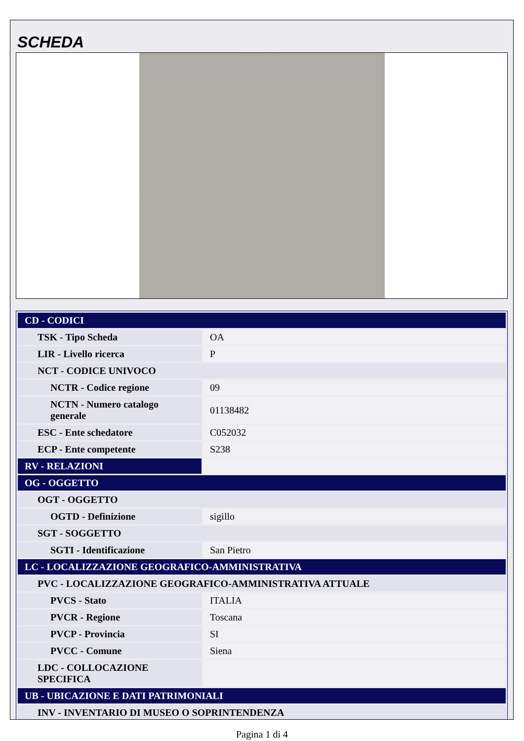SCHEDA
| CD - CODICI | |
| TSK - Tipo Scheda | OA |
| LIR - Livello ricerca | P |
| NCT - CODICE UNIVOCO | |
| NCTR - Codice regione | 09 |
| NCTN - Numero catalogo generale | 01138482 |
| ESC - Ente schedatore | C052032 |
| ECP - Ente competente | S238 |
| RV - RELAZIONI | |
| OG - OGGETTO | |
| OGT - OGGETTO | |
| OGTD - Definizione | sigillo |
| SGT - SOGGETTO | |
| SGTI - Identificazione | San Pietro |
| LC - LOCALIZZAZIONE GEOGRAFICO-AMMINISTRATIVA | |
| PVC - LOCALIZZAZIONE GEOGRAFICO-AMMINISTRATIVA ATTUALE | |
| PVCS - Stato | ITALIA |
| PVCR - Regione | Toscana |
| PVCP - Provincia | SI |
| PVCC - Comune | Siena |
| LDC - COLLOCAZIONE SPECIFICA | |
| UB - UBICAZIONE E DATI PATRIMONIALI | |
| INV - INVENTARIO DI MUSEO O SOPRINTENDENZA | |
Pagina 1 di 4